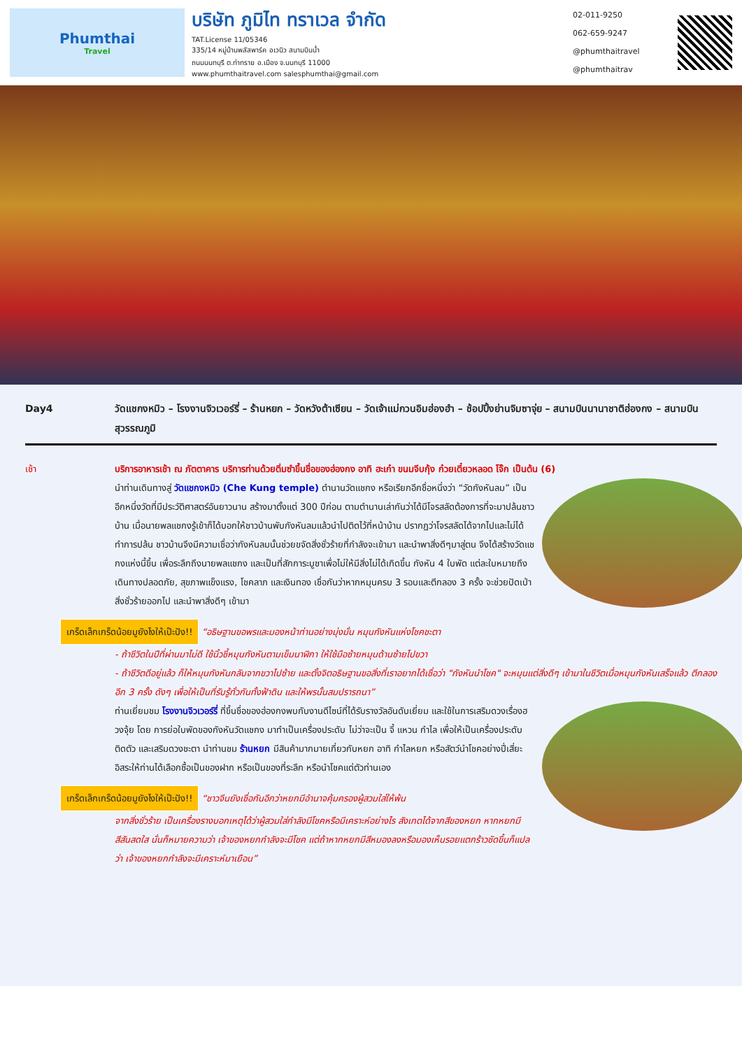Phumthai
Travel
บริษัท ภูมิไท ทราเวล จำกัด
TAT.License 11/05346
335/14 หมู่บ้านพลัสพาร์ค อเวนิว สนามบินน้ำ
ถนนนนทบุรี ต.ท่าทราย อ.เมือง จ.นนทบุรี 11000
www.phumthaitravel.com salesphumthai@gmail.com
02-011-9250
062-659-9247
@phumthaitravel
@phumthaitrav
Day4 วัดแชกงหมิว – โรงงานจิวเวอร์รี่ – ร้านหยก – วัดหวังต้าเซียน – วัดเจ้าแม่กวนอิมฮ่องฮำ – ช้อปปิ้งย่านจิมซาจุ่ย – สนามบินนานาชาติฮ่องกง – สนามบินสุวรรณภูมิ
เช้า บริการอาหารเช้า ณ ภัตตาคาร บริการท่านด้วยติ่มซำขึ้นชื่อของฮ่องกง อาทิ ฮะเก๋า ขนมจีบกุ้ง ก๋วยเตี๋ยวหลอด โจ๊ก เป็นต้น (6)
นำท่านเดินทางสู่ วัดแชกงหมิว (Che Kung temple) ตำนานวัดแชกง หรือเรียกอีกชื่อหนึ่งว่า “วัดกังหันลม” เป็นอีกหนึ่งวัดที่มีประวัติศาสตร์อันยาวนาน สร้างมาตั้งแต่ 300 ปีก่อน ตามตำนานเล่ากันว่าได้มีโจรสลัดต้องการที่จะมาปล้นชาวบ้าน เมื่อนายพลแชกงรู้เข้าก็ได้บอกให้ชาวบ้านพับกังหันลมแล้วนำไปติดไว้ที่หน้าบ้าน ปรากฏว่าโจรสลัดได้จากไปและไม่ได้ทำการปล้น ชาวบ้านจึงมีความเชื่อว่ากังหันลมนั้นช่วยขจัดสิ่งชั่วร้ายที่กำลังจะเข้ามา และนำพาสิ่งดีๆมาสู่ตน จึงได้สร้างวัดแชกงแห่งนี้ขึ้น เพื่อระลึกถึงนายพลแชกง และเป็นที่สักการะบูชาเพื่อไม่ให้มีสิ่งไม่ได้เกิดขึ้น กังหัน 4 ใบพัด แต่ละใบหมายถึง เดินทางปลอดภัย, สุขภาพแข็งแรง, โชคลาภ และเงินทอง เชื่อกันว่าหากหมุนครบ 3 รอบและตีกลอง 3 ครั้ง จะช่วยปัดเป่าสิ่งชั่วร้ายออกไป และนำพาสิ่งดีๆ เข้ามา
เกร็ดเล็กเกร็ดน้อยมูยังไงให้เป๊ะปัง!! “อธิษฐานขอพรและมองหน้าท่านอย่างมุ่งมั่น หมุนกังหันแห่งโชคชะตา
- ถ้าชีวิตในปีที่ผ่านมาไม่ดี ใช้นิ้วชี้หมุนกังหันตามเข็มนาฬิกา ให้ใช้มือซ้ายหมุนด้านซ้ายไปขวา
- ถ้าชีวิตดีอยู่แล้ว ก็ให้หมุนกังหันกลับจากขวาไปซ้าย และตั้งจิตอธิษฐานขอสิ่งที่เราอยากได้เชื่อว่า "กังหันนำโชค" จะหมุนแต่สิ่งดีๆ เข้ามาในชีวิตเมื่อหมุนกังหันเสร็จแล้ว ตีกลอง อีก 3 ครั้ง ดังๆ เพื่อให้เป็นที่รับรู้ทั่วกันทั้งฟ้าดิน และให้พรนั้นสมปรารถนา”
ท่านเยี่ยมชม โรงงานจิวเวอร์รี่ ที่ขึ้นชื่อของฮ่องกงพบกับงานดีไซน์ที่ได้รับรางวัลอันดับเยี่ยม และใช้ในการเสริมดวงเรื่องฮวงจุ้ย โดย การย่อใบพัดของกังหันวัดแชกง มาทำเป็นเครื่องประดับ ไม่ว่าจะเป็น จี้ แหวน กำไล เพื่อให้เป็นเครื่องประดับติดตัว และเสริมดวงชะตา นำท่านชม ร้านหยก มีสินค้ามากมายเกี่ยวกับหยก อาทิ กำไลหยก หรือสัตว์นำโชคอย่างปี่เสี่ยะ อิสระให้ท่านได้เลือกซื้อเป็นของฝาก หรือเป็นของที่ระลึก หรือนำโชคแด่ตัวท่านเอง
เกร็ดเล็กเกร็ดน้อยมูยังไงให้เป๊ะปัง!! “ชาวจีนยังเชื่อกันอีกว่าหยกมีอำนาจคุ้มครองผู้สวมใส่ให้พ้น
จากสิ่งชั่วร้าย เป็นเครื่องรางบอกเหตุได้ว่าผู้สวมใส่กำลังมีโชคหรือมีเคราะห์อย่างไร สังเกตได้จากสีของหยก หากหยกมีสีสันสดใส นั่นก็หมายความว่า เจ้าของหยกกำลังจะมีโชค แต่ถ้าหากหยกมีสีหมองลงหรือมองเห็นรอยแตกร้าวชัดขึ้นก็แปลว่า เจ้าของหยกกำลังจะมีเคราะห์มาเยือน”